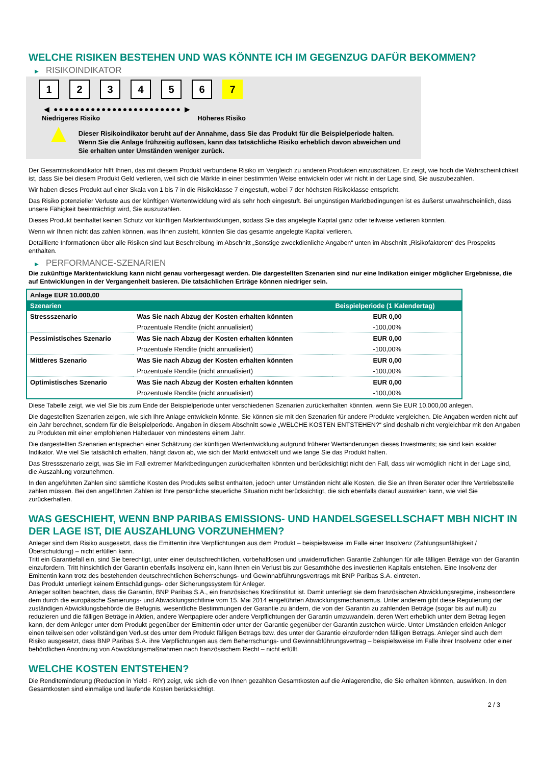WELCHE RISIKEN BESTEHEN UND WAS KÖNNTE ICH IM GEGENZUG DAFÜR BEKOMMEN?
▶ RISIKOINDIKATOR
1 2 3 4 5 6 7
◀ ●●●●●●●●●●●●●●●●●●●●●●●● ▶
Niedrigeres Risiko Höheres Risiko
▲
Dieser Risikoindikator beruht auf der Annahme, dass Sie das Produkt für die Beispielperiode halten.
Wenn Sie die Anlage frühzeitig auflösen, kann das tatsächliche Risiko erheblich davon abweichen und Sie erhalten unter Umständen weniger zurück.
Der Gesamtrisikoindikator hilft Ihnen, das mit diesem Produkt verbundene Risiko im Vergleich zu anderen Produkten einzuschätzen. Er zeigt, wie hoch die Wahrscheinlichkeit ist, dass Sie bei diesem Produkt Geld verlieren, weil sich die Märkte in einer bestimmten Weise entwickeln oder wir nicht in der Lage sind, Sie auszubezahlen.
Wir haben dieses Produkt auf einer Skala von 1 bis 7 in die Risikoklasse 7 eingestuft, wobei 7 der höchsten Risikoklasse entspricht.
Das Risiko potenzieller Verluste aus der künftigen Wertentwicklung wird als sehr hoch eingestuft. Bei ungünstigen Marktbedingungen ist es äußerst unwahrscheinlich, dass unsere Fähigkeit beeinträchtigt wird, Sie auszuzahlen.
Dieses Produkt beinhaltet keinen Schutz vor künftigen Marktentwicklungen, sodass Sie das angelegte Kapital ganz oder teilweise verlieren könnten.
Wenn wir Ihnen nicht das zahlen können, was Ihnen zusteht, könnten Sie das gesamte angelegte Kapital verlieren.
Detaillierte Informationen über alle Risiken sind laut Beschreibung im Abschnitt „Sonstige zweckdienliche Angaben“ unten im Abschnitt „Risikofaktoren“ des Prospekts enthalten.
▶ PERFORMANCE-SZENARIEN
Die zukünftige Marktentwicklung kann nicht genau vorhergesagt werden. Die dargestellten Szenarien sind nur eine Indikation einiger möglicher Ergebnisse, die auf Entwicklungen in der Vergangenheit basieren. Die tatsächlichen Erträge können niedriger sein.
| Anlage EUR 10.000,00 | | |
| Szenarien | | Beispielperiode (1 Kalendertag) |
| Stressszenario | Was Sie nach Abzug der Kosten erhalten könnten | EUR 0,00 |
| | Prozentuale Rendite (nicht annualisiert) | -100,00% |
| Pessimistisches Szenario | Was Sie nach Abzug der Kosten erhalten könnten | EUR 0,00 |
| | Prozentuale Rendite (nicht annualisiert) | -100,00% |
| Mittleres Szenario | Was Sie nach Abzug der Kosten erhalten könnten | EUR 0,00 |
| | Prozentuale Rendite (nicht annualisiert) | -100,00% |
| Optimistisches Szenario | Was Sie nach Abzug der Kosten erhalten könnten | EUR 0,00 |
| | Prozentuale Rendite (nicht annualisiert) | -100,00% |
Diese Tabelle zeigt, wie viel Sie bis zum Ende der Beispielperiode unter verschiedenen Szenarien zurückerhalten könnten, wenn Sie EUR 10.000,00 anlegen.
Die dagestellten Szenarien zeigen, wie sich Ihre Anlage entwickeln könnte. Sie können sie mit den Szenarien für andere Produkte vergleichen. Die Angaben werden nicht auf ein Jahr berechnet, sondern für die Beispielperiode. Angaben in diesem Abschnitt sowie „WELCHE KOSTEN ENTSTEHEN?“ sind deshalb nicht vergleichbar mit den Angaben zu Produkten mit einer empfohlenen Haltedauer von mindestens einem Jahr.
Die dargestellten Szenarien entsprechen einer Schätzung der künftigen Wertentwicklung aufgrund früherer Wertänderungen dieses Investments; sie sind kein exakter Indikator. Wie viel Sie tatsächlich erhalten, hängt davon ab, wie sich der Markt entwickelt und wie lange Sie das Produkt halten.
Das Stressszenario zeigt, was Sie im Fall extremer Marktbedingungen zurückerhalten könnten und berücksichtigt nicht den Fall, dass wir womöglich nicht in der Lage sind, die Auszahlung vorzunehmen.
In den angeführten Zahlen sind sämtliche Kosten des Produkts selbst enthalten, jedoch unter Umständen nicht alle Kosten, die Sie an Ihren Berater oder Ihre Vertriebsstelle zahlen müssen. Bei den angeführten Zahlen ist Ihre persönliche steuerliche Situation nicht berücksichtigt, die sich ebenfalls darauf auswirken kann, wie viel Sie zurückerhalten.
WAS GESCHIEHT, WENN BNP PARIBAS EMISSIONS- UND HANDELSGESELLSCHAFT MBH NICHT IN DER LAGE IST, DIE AUSZAHLUNG VORZUNEHMEN?
Anleger sind dem Risiko ausgesetzt, dass die Emittentin ihre Verpflichtungen aus dem Produkt – beispielsweise im Falle einer Insolvenz (Zahlungsunfähigkeit / Überschuldung) – nicht erfüllen kann.
Tritt ein Garantiefall ein, sind Sie berechtigt, unter einer deutschrechtlichen, vorbehaltlosen und unwiderruflichen Garantie Zahlungen für alle fälligen Beträge von der Garantin einzufordern. Tritt hinsichtlich der Garantin ebenfalls Insolvenz ein, kann Ihnen ein Verlust bis zur Gesamthöhe des investierten Kapitals entstehen. Eine Insolvenz der Emittentin kann trotz des bestehenden deutschrechtlichen Beherrschungs- und Gewinnabführungsvertrags mit BNP Paribas S.A. eintreten.
Das Produkt unterliegt keinem Entschädigungs- oder Sicherungssystem für Anleger.
Anleger sollten beachten, dass die Garantin, BNP Paribas S.A., ein französisches Kreditinstitut ist. Damit unterliegt sie dem französischen Abwicklungsregime, insbesondere dem durch die europäische Sanierungs- und Abwicklungsrichtlinie vom 15. Mai 2014 eingeführten Abwicklungsmechanismus. Unter anderem gibt diese Regulierung der zuständigen Abwicklungsbehörde die Befugnis, wesentliche Bestimmungen der Garantie zu ändern, die von der Garantin zu zahlenden Beträge (sogar bis auf null) zu reduzieren und die fälligen Beträge in Aktien, andere Wertpapiere oder andere Verpflichtungen der Garantin umzuwandeln, deren Wert erheblich unter dem Betrag liegen kann, der dem Anleger unter dem Produkt gegenüber der Emittentin oder unter der Garantie gegenüber der Garantin zustehen würde. Unter Umständen erleiden Anleger einen teilweisen oder vollständigen Verlust des unter dem Produkt fälligen Betrags bzw. des unter der Garantie einzufordernden fälligen Betrags. Anleger sind auch dem Risiko ausgesetzt, dass BNP Paribas S.A. ihre Verpflichtungen aus dem Beherrschungs- und Gewinnabführungsvertrag – beispielsweise im Falle ihrer Insolvenz oder einer behördlichen Anordnung von Abwicklungsmaßnahmen nach französischem Recht – nicht erfüllt.
WELCHE KOSTEN ENTSTEHEN?
Die Renditeminderung (Reduction in Yield - RIY) zeigt, wie sich die von Ihnen gezahlten Gesamtkosten auf die Anlagerendite, die Sie erhalten könnten, auswirken. In den Gesamtkosten sind einmalige und laufende Kosten berücksichtigt.
2 / 3